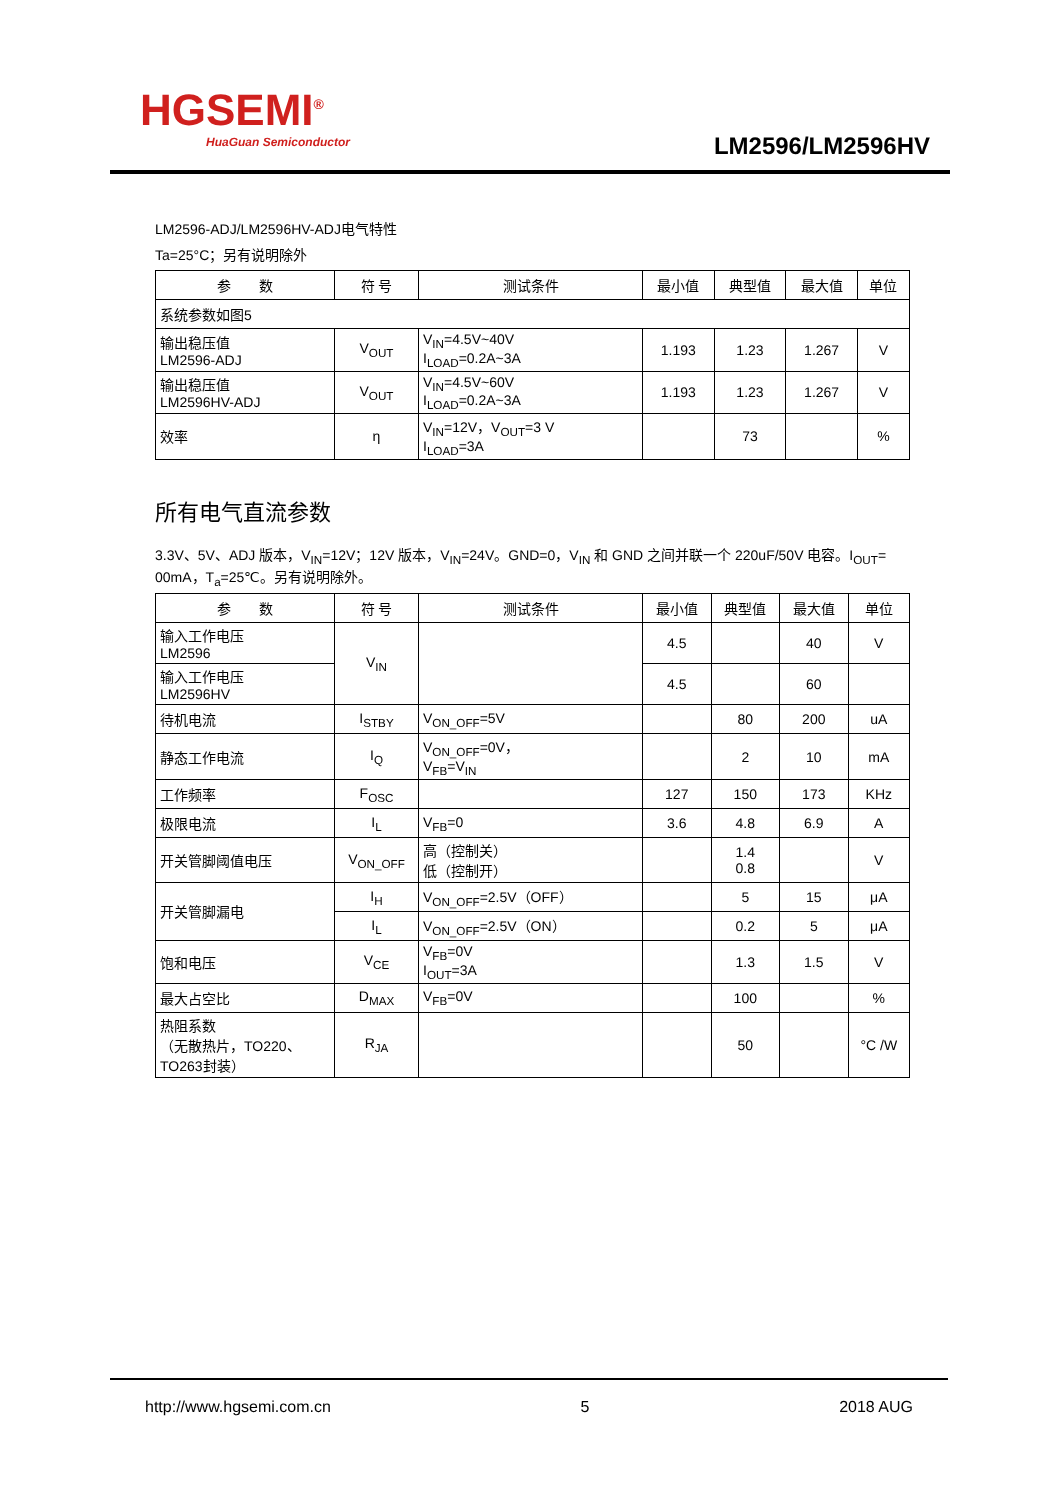HGSEMI<sup>®</sup>
HuaGuan Semiconductor
LM2596/LM2596HV
LM2596-ADJ/LM2596HV-ADJ电气特性
Ta=25°C；另有说明除外
| 参 数 | 符 号 | 测试条件 | 最小值 | 典型值 | 最大值 | 单位 |
| --- | --- | --- | --- | --- | --- | --- |
| 系统参数如图5 | | | | | | |
| 输出稳压值 LM2596-ADJ | V<sub>OUT</sub> | V<sub>IN</sub>=4.5V~40V I<sub>LOAD</sub>=0.2A~3A | 1.193 | 1.23 | 1.267 | V |
| 输出稳压值 LM2596HV-ADJ | V<sub>OUT</sub> | V<sub>IN</sub>=4.5V~60V I<sub>LOAD</sub>=0.2A~3A | 1.193 | 1.23 | 1.267 | V |
| 效率 | η | V<sub>IN</sub>=12V，V<sub>OUT</sub>=3 V I<sub>LOAD</sub>=3A | | 73 | | % |
所有电气直流参数
3.3V、5V、ADJ 版本，V<sub>IN</sub>=12V；12V 版本，V<sub>IN</sub>=24V。GND=0，V<sub>IN</sub> 和 GND 之间并联一个 220uF/50V 电容。I<sub>OUT</sub>= 00mA，T<sub>a</sub>=25℃。另有说明除外。
| 参 数 | 符 号 | 测试条件 | 最小值 | 典型值 | 最大值 | 单位 |
| --- | --- | --- | --- | --- | --- | --- |
| 输入工作电压 LM2596 | V<sub>IN</sub> | | 4.5 | | 40 | V |
| 输入工作电压 LM2596HV | | | 4.5 | | 60 | |
| 待机电流 | I<sub>STBY</sub> | V<sub>ON_OFF</sub>=5V | | 80 | 200 | uA |
| 静态工作电流 | I<sub>Q</sub> | V<sub>ON_OFF</sub>=0V， V<sub>FB</sub>=V<sub>IN</sub> | | 2 | 10 | mA |
| 工作频率 | F<sub>OSC</sub> | | 127 | 150 | 173 | KHz |
| 极限电流 | I<sub>L</sub> | V<sub>FB</sub>=0 | 3.6 | 4.8 | 6.9 | A |
| 开关管脚阈值电压 | V<sub>ON_OFF</sub> | 高（控制关） 低（控制开） | | 1.4 0.8 | | V |
| 开关管脚漏电 | I<sub>H</sub> | V<sub>ON_OFF</sub>=2.5V（OFF） | | 5 | 15 | μA |
| | I<sub>L</sub> | V<sub>ON_OFF</sub>=2.5V（ON） | | 0.2 | 5 | μA |
| 饱和电压 | V<sub>CE</sub> | V<sub>FB</sub>=0V I<sub>OUT</sub>=3A | | 1.3 | 1.5 | V |
| 最大占空比 | D<sub>MAX</sub> | V<sub>FB</sub>=0V | | 100 | | % |
| 热阻系数 （无散热片，TO220、 TO263封装） | R<sub>JA</sub> | | | 50 | | °C /W |
http://www.hgsemi.com.cn 5 2018 AUG